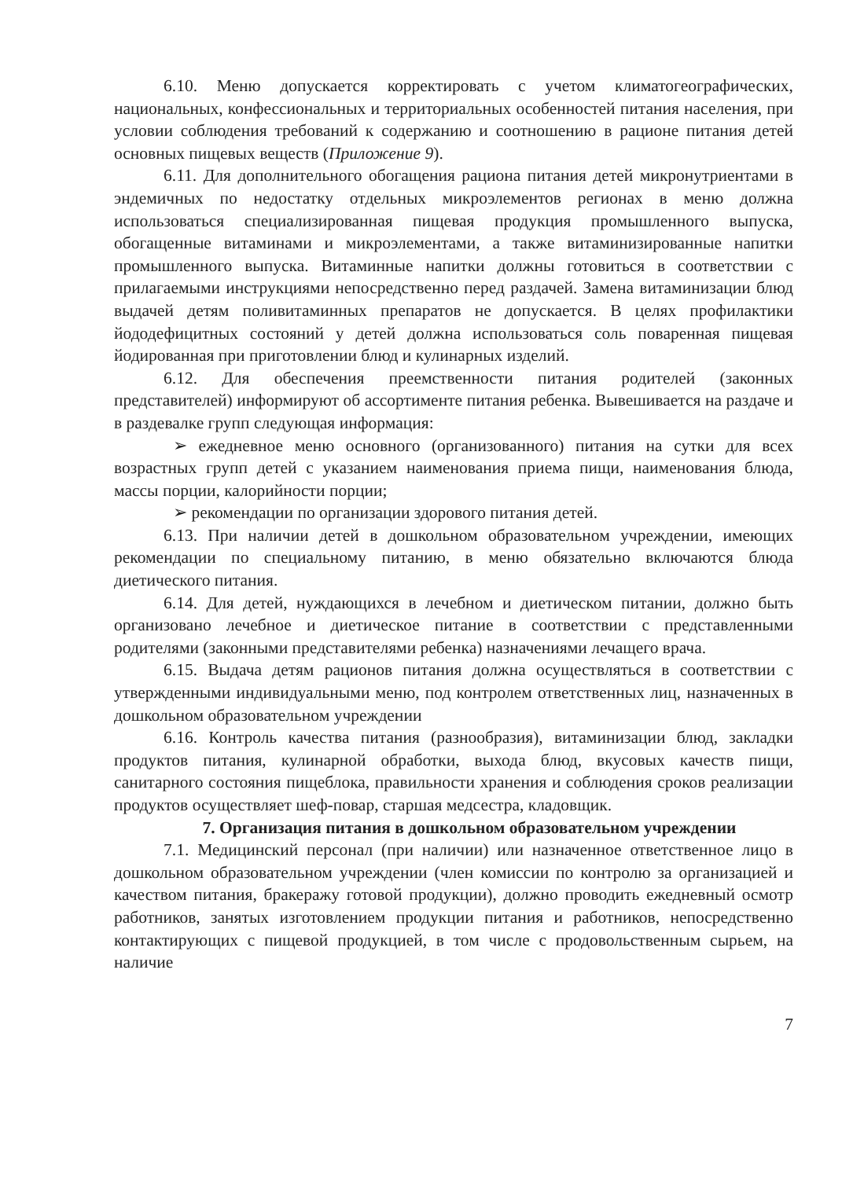6.10. Меню допускается корректировать с учетом климатогеографических, национальных, конфессиональных и территориальных особенностей питания населения, при условии соблюдения требований к содержанию и соотношению в рационе питания детей основных пищевых веществ (Приложение 9).
6.11. Для дополнительного обогащения рациона питания детей микронутриентами в эндемичных по недостатку отдельных микроэлементов регионах в меню должна использоваться специализированная пищевая продукция промышленного выпуска, обогащенные витаминами и микроэлементами, а также витаминизированные напитки промышленного выпуска. Витаминные напитки должны готовиться в соответствии с прилагаемыми инструкциями непосредственно перед раздачей. Замена витаминизации блюд выдачей детям поливитаминных препаратов не допускается. В целях профилактики йододефицитных состояний у детей должна использоваться соль поваренная пищевая йодированная при приготовлении блюд и кулинарных изделий.
6.12. Для обеспечения преемственности питания родителей (законных представителей) информируют об ассортименте питания ребенка. Вывешивается на раздаче и в раздевалке групп следующая информация:
➢ ежедневное меню основного (организованного) питания на сутки для всех возрастных групп детей с указанием наименования приема пищи, наименования блюда, массы порции, калорийности порции;
➢ рекомендации по организации здорового питания детей.
6.13. При наличии детей в дошкольном образовательном учреждении, имеющих рекомендации по специальному питанию, в меню обязательно включаются блюда диетического питания.
6.14. Для детей, нуждающихся в лечебном и диетическом питании, должно быть организовано лечебное и диетическое питание в соответствии с представленными родителями (законными представителями ребенка) назначениями лечащего врача.
6.15. Выдача детям рационов питания должна осуществляться в соответствии с утвержденными индивидуальными меню, под контролем ответственных лиц, назначенных в дошкольном образовательном учреждении
6.16. Контроль качества питания (разнообразия), витаминизации блюд, закладки продуктов питания, кулинарной обработки, выхода блюд, вкусовых качеств пищи, санитарного состояния пищеблока, правильности хранения и соблюдения сроков реализации продуктов осуществляет шеф-повар, старшая медсестра, кладовщик.
7. Организация питания в дошкольном образовательном учреждении
7.1. Медицинский персонал (при наличии) или назначенное ответственное лицо в дошкольном образовательном учреждении (член комиссии по контролю за организацией и качеством питания, бракеражу готовой продукции), должно проводить ежедневный осмотр работников, занятых изготовлением продукции питания и работников, непосредственно контактирующих с пищевой продукцией, в том числе с продовольственным сырьем, на наличие
7